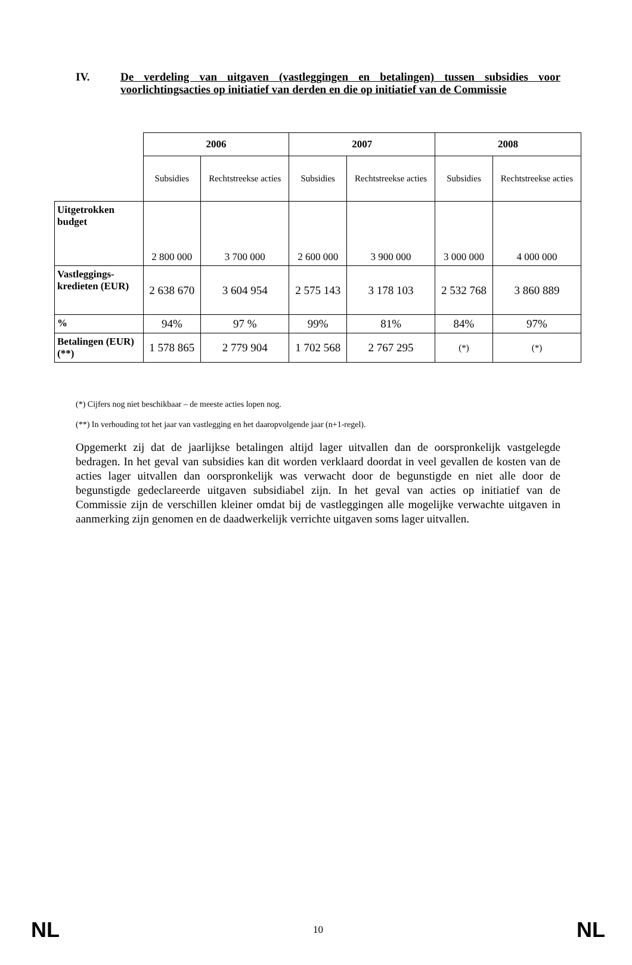IV. De verdeling van uitgaven (vastleggingen en betalingen) tussen subsidies voor voorlichtingsacties op initiatief van derden en die op initiatief van de Commissie
| | 2006 | | 2007 | | 2008 | |
| | Subsidies | Rechtstreekse acties | Subsidies | Rechtstreekse acties | Subsidies | Rechtstreekse acties |
| Uitgetrokken budget | 2 800 000 | 3 700 000 | 2 600 000 | 3 900 000 | 3 000 000 | 4 000 000 |
| Vastleggings-kredieten (EUR) | 2 638 670 | 3 604 954 | 2 575 143 | 3 178 103 | 2 532 768 | 3 860 889 |
| % | 94% | 97 % | 99% | 81% | 84% | 97% |
| Betalingen (EUR)(**) | 1 578 865 | 2 779 904 | 1 702 568 | 2 767 295 | (*) | (*) |
(*) Cijfers nog niet beschikbaar – de meeste acties lopen nog.
(**) In verhouding tot het jaar van vastlegging en het daaropvolgende jaar (n+1-regel).
Opgemerkt zij dat de jaarlijkse betalingen altijd lager uitvallen dan de oorspronkelijk vastgelegde bedragen. In het geval van subsidies kan dit worden verklaard doordat in veel gevallen de kosten van de acties lager uitvallen dan oorspronkelijk was verwacht door de begunstigde en niet alle door de begunstigde gedeclareerde uitgaven subsidiabel zijn. In het geval van acties op initiatief van de Commissie zijn de verschillen kleiner omdat bij de vastleggingen alle mogelijke verwachte uitgaven in aanmerking zijn genomen en de daadwerkelijk verrichte uitgaven soms lager uitvallen.
NL 10 NL